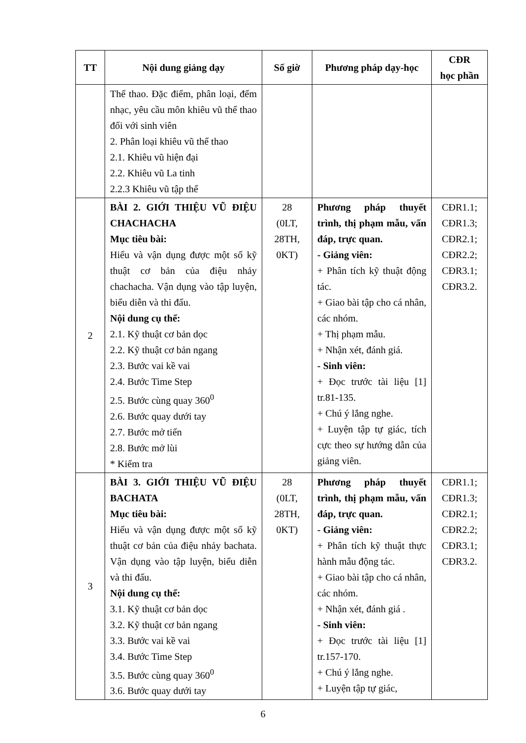| TT | Nội dung giảng dạy | Số giờ | Phương pháp dạy-học | CĐR học phần |
| --- | --- | --- | --- | --- |
| | Thể thao. Đặc điểm, phân loại, đếm nhạc, yêu cầu môn khiêu vũ thể thao đối với sinh viên 2. Phân loại khiêu vũ thể thao 2.1. Khiêu vũ hiện đại 2.2. Khiêu vũ La tinh 2.2.3 Khiêu vũ tập thể | | | |
| 2 | BÀI 2. GIỚI THIỆU VŨ ĐIỆU CHACHACHA Mục tiêu bài: Hiểu và vận dụng được một số kỹ thuật cơ bản của điệu nhảy chachacha. Vận dụng vào tập luyện, biểu diễn và thi đấu. Nội dung cụ thể: 2.1. Kỹ thuật cơ bản dọc 2.2. Kỹ thuật cơ bản ngang 2.3. Bước vai kề vai 2.4. Bước Time Step 2.5. Bước cùng quay 360<sup>0</sup> 2.6. Bước quay dưới tay 2.7. Bước mở tiến 2.8. Bước mở lùi * Kiểm tra | 28 (0LT, 28TH, 0KT) | Phương pháp thuyết trình, thị phạm mẫu, vấn đáp, trực quan. - Giảng viên: + Phân tích kỹ thuật động tác. + Giao bài tập cho cá nhân, các nhóm. + Thị phạm mẫu. + Nhận xét, đánh giá. - Sinh viên: + Đọc trước tài liệu [1] tr.81-135. + Chú ý lắng nghe. + Luyện tập tự giác, tích cực theo sự hướng dẫn của giảng viên. | CĐR1.1; CĐR1.3; CĐR2.1; CĐR2.2; CĐR3.1; CĐR3.2. |
| 3 | BÀI 3. GIỚI THIỆU VŨ ĐIỆU BACHATA Mục tiêu bài: Hiểu và vận dụng được một số kỹ thuật cơ bản của điệu nhảy bachata. Vận dụng vào tập luyện, biểu diễn và thi đấu. Nội dung cụ thể: 3.1. Kỹ thuật cơ bản dọc 3.2. Kỹ thuật cơ bản ngang 3.3. Bước vai kề vai 3.4. Bước Time Step 3.5. Bước cùng quay 360<sup>0</sup> 3.6. Bước quay dưới tay | 28 (0LT, 28TH, 0KT) | Phương pháp thuyết trình, thị phạm mẫu, vấn đáp, trực quan. - Giảng viên: + Phân tích kỹ thuật thực hành mẫu động tác. + Giao bài tập cho cá nhân, các nhóm. + Nhận xét, đánh giá . - Sinh viên: + Đọc trước tài liệu [1] tr.157-170. + Chú ý lắng nghe. + Luyện tập tự giác, | CĐR1.1; CĐR1.3; CĐR2.1; CĐR2.2; CĐR3.1; CĐR3.2. |
6